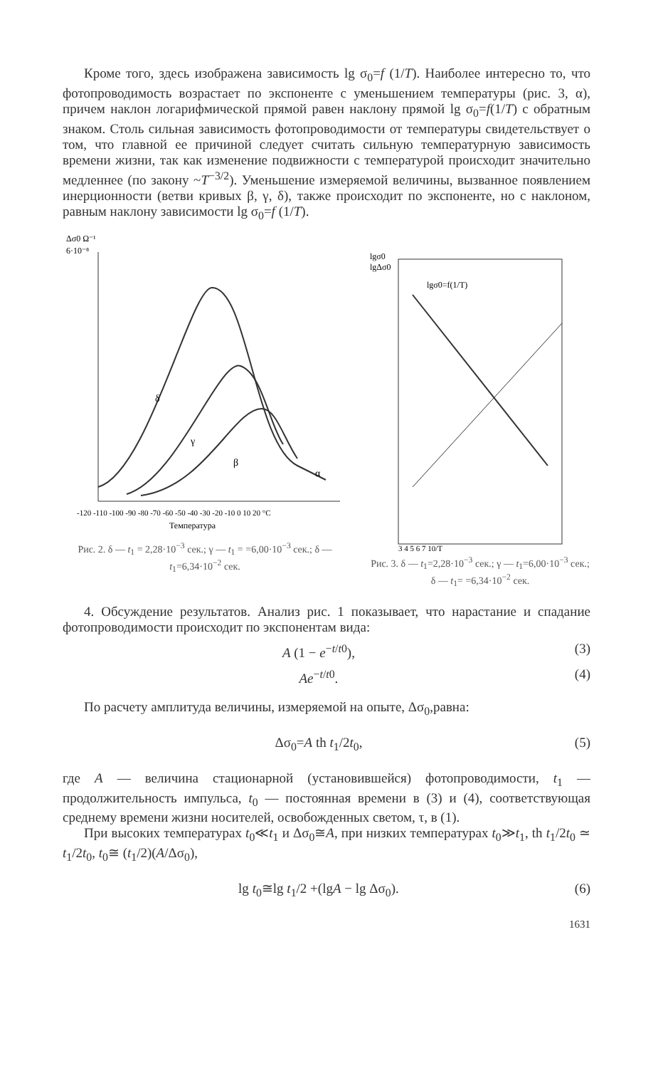Кроме того, здесь изображена зависимость lg σ<sub>0</sub>=f (1/T). Наиболее интересно то, что фотопроводимость возрастает по экспоненте с уменьшением температуры (рис. 3, α), причем наклон логарифмической прямой равен наклону прямой lg σ<sub>0</sub>=f(1/T) с обратным знаком. Столь сильная зависимость фотопроводимости от температуры свидетельствует о том, что главной ее причиной следует считать сильную температурную зависимость времени жизни, так как изменение подвижности с температурой происходит значительно медленнее (по закону ~T<sup>−3/2</sup>). Уменьшение измеряемой величины, вызванное появлением инерционности (ветви кривых β, γ, δ), также происходит по экспоненте, но с наклоном, равным наклону зависимости lg σ<sub>0</sub>=f (1/T).
Δσ0 Ω⁻¹
6·10⁻⁸
δ
γ
β
α
-120 -110 -100 -90 -80 -70 -60 -50 -40 -30 -20 -10 0 10 20 °C
Температура
Рис. 2. δ — t<sub>1</sub> = 2,28·10<sup>−3</sup> сек.; γ — t<sub>1</sub> = =6,00·10<sup>−3</sup> сек.; δ — t<sub>1</sub>=6,34·10<sup>−2</sup> сек.
lgσ0
lgΔσ0
lgσ0=f(1/T)
3 4 5 6 7 10/T
Рис. 3. δ — t<sub>1</sub>=2,28·10<sup>−3</sup> сек.; γ — t<sub>1</sub>=6,00·10<sup>−3</sup> сек.; δ — t<sub>1</sub>= =6,34·10<sup>−2</sup> сек.
4. Обсуждение результатов. Анализ рис. 1 показывает, что нарастание и спадание фотопроводимости происходит по экспонентам вида:
A (1 − e<sup>−t/t0</sup>), (3)
Ae<sup>−t/t0</sup>. (4)
По расчету амплитуда величины, измеряемой на опыте, Δσ<sub>0</sub>,равна:
Δσ<sub>0</sub>=A th t<sub>1</sub>/2t<sub>0</sub>, (5)
где A — величина стационарной (установившейся) фотопроводимости, t<sub>1</sub> — продолжительность импульса, t<sub>0</sub> — постоянная времени в (3) и (4), соответствующая среднему времени жизни носителей, освобожденных светом, τ, в (1).
При высоких температурах t<sub>0</sub>≪t<sub>1</sub> и Δσ<sub>0</sub>≅A, при низких температурах t<sub>0</sub>≫t<sub>1</sub>, th t<sub>1</sub>/2t<sub>0</sub> ≃ t<sub>1</sub>/2t<sub>0</sub>, t<sub>0</sub>≅ (t<sub>1</sub>/2)(A/Δσ<sub>0</sub>),
lg t<sub>0</sub>≅lg t<sub>1</sub>/2 +(lgA − lg Δσ<sub>0</sub>). (6)
1631